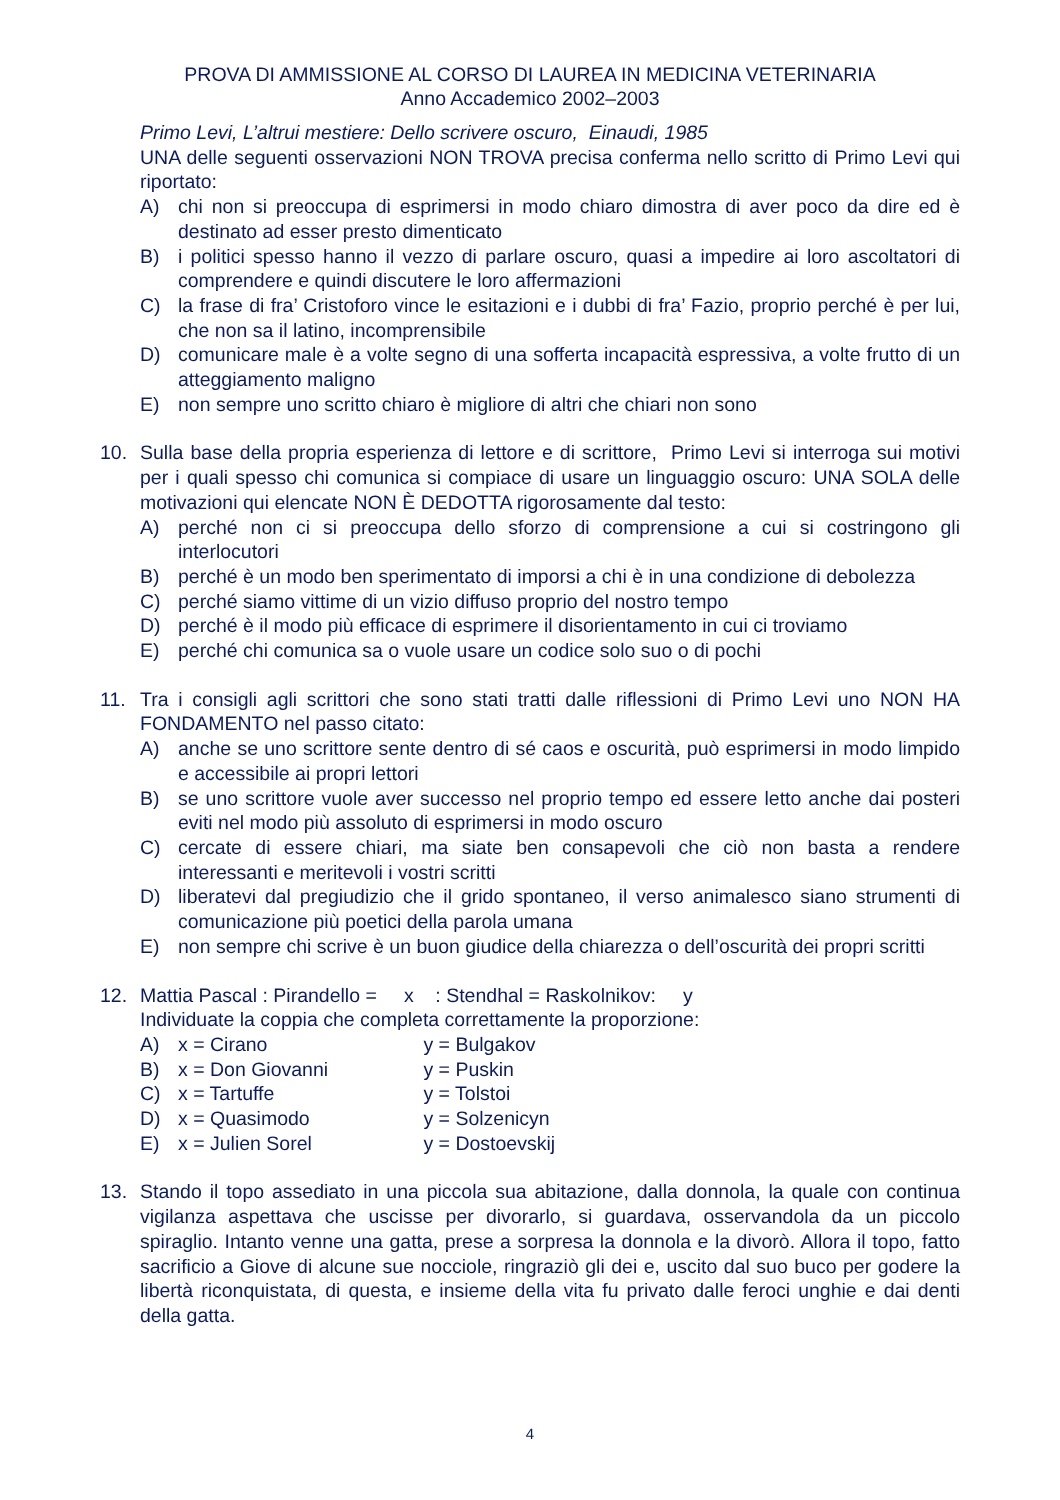PROVA DI AMMISSIONE AL CORSO DI LAUREA IN MEDICINA VETERINARIA
Anno Accademico 2002–2003
Primo Levi, L’altrui mestiere: Dello scrivere oscuro, Einaudi, 1985
UNA delle seguenti osservazioni NON TROVA precisa conferma nello scritto di Primo Levi qui riportato:
A) chi non si preoccupa di esprimersi in modo chiaro dimostra di aver poco da dire ed è destinato ad esser presto dimenticato
B) i politici spesso hanno il vezzo di parlare oscuro, quasi a impedire ai loro ascoltatori di comprendere e quindi discutere le loro affermazioni
C) la frase di fra’ Cristoforo vince le esitazioni e i dubbi di fra’ Fazio, proprio perché è per lui, che non sa il latino, incomprensibile
D) comunicare male è a volte segno di una sofferta incapacità espressiva, a volte frutto di un atteggiamento maligno
E) non sempre uno scritto chiaro è migliore di altri che chiari non sono
10. Sulla base della propria esperienza di lettore e di scrittore, Primo Levi si interroga sui motivi per i quali spesso chi comunica si compiace di usare un linguaggio oscuro: UNA SOLA delle motivazioni qui elencate NON È DEDOTTA rigorosamente dal testo:
A) perché non ci si preoccupa dello sforzo di comprensione a cui si costringono gli interlocutori
B) perché è un modo ben sperimentato di imporsi a chi è in una condizione di debolezza
C) perché siamo vittime di un vizio diffuso proprio del nostro tempo
D) perché è il modo più efficace di esprimere il disorientamento in cui ci troviamo
E) perché chi comunica sa o vuole usare un codice solo suo o di pochi
11. Tra i consigli agli scrittori che sono stati tratti dalle riflessioni di Primo Levi uno NON HA FONDAMENTO nel passo citato:
A) anche se uno scrittore sente dentro di sé caos e oscurità, può esprimersi in modo limpido e accessibile ai propri lettori
B) se uno scrittore vuole aver successo nel proprio tempo ed essere letto anche dai posteri eviti nel modo più assoluto di esprimersi in modo oscuro
C) cercate di essere chiari, ma siate ben consapevoli che ciò non basta a rendere interessanti e meritevoli i vostri scritti
D) liberatevi dal pregiudizio che il grido spontaneo, il verso animalesco siano strumenti di comunicazione più poetici della parola umana
E) non sempre chi scrive è un buon giudice della chiarezza o dell’oscurità dei propri scritti
12. Mattia Pascal : Pirandello = x : Stendhal = Raskolnikov: y
Individuate la coppia che completa correttamente la proporzione:
A) x = Cirano y = Bulgakov
B) x = Don Giovanni y = Puskin
C) x = Tartuffe y = Tolstoi
D) x = Quasimodo y = Solzenicyn
E) x = Julien Sorel y = Dostoevskij
13. Stando il topo assediato in una piccola sua abitazione, dalla donnola, la quale con continua vigilanza aspettava che uscisse per divorarlo, si guardava, osservandola da un piccolo spiraglio. Intanto venne una gatta, prese a sorpresa la donnola e la divorò. Allora il topo, fatto sacrificio a Giove di alcune sue nocciole, ringraziò gli dei e, uscito dal suo buco per godere la libertà riconquistata, di questa, e insieme della vita fu privato dalle feroci unghie e dai denti della gatta.
4